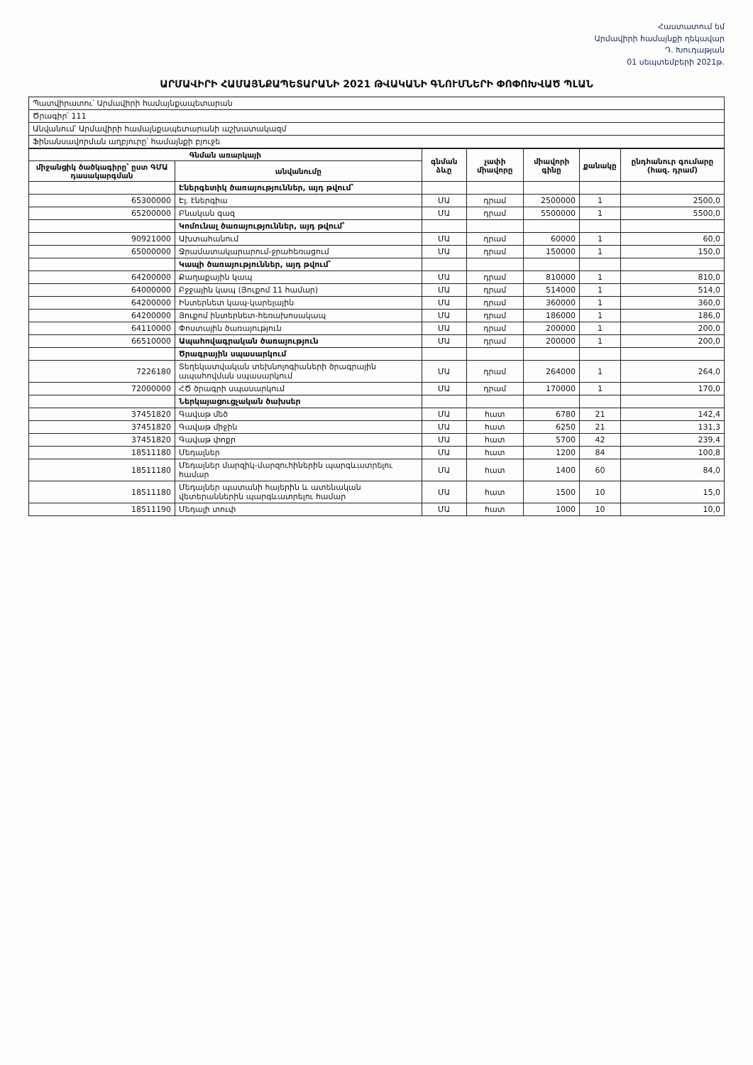Հաստատում եմ
Արմավիրի համայնքի ղեկավար
Դ. Խուդաթյան
01 սեպտեմբերի 2021թ.
ԱՐՄԱՎԻՐԻ ՀԱՄԱՅՆՔԱՊԵՏԱՐԱՆԻ 2021 ԹՎԱԿԱՆԻ ԳՆՈՒՄՆԵՐԻ ՓՈՓՈԽՎԱԾ ՊԼԱՆ
| Պատվիրատու՝ Արմավիրի համայնքապետարան |
| Ծրագիր՝ 111 |
| Անվանում՝ Արմավիրի համայնքապետարանի աշխատակազմ |
| Ֆինանսավորման աղբյուրը՝ համայնքի բյուջե |
| Գնման առարկայի | | գնման ձևը | չափի միավորը | միավորի գինը | քանակը | ընդհանուր գումարը (հազ. դրամ) |
| --- | --- | --- | --- | --- | --- | --- |
| միջանցիկ ծածկագիրը՝ ըստ ԳՄԱ դասակարգման | անվանումը | | | | | |
| | Էներգետիկ ծառայություններ, այդ թվում՝ | | | | | |
| 65300000 | Էլ. էներգիա | ՄԱ | դրամ | 2500000 | 1 | 2500,0 |
| 65200000 | Բնական գազ | ՄԱ | դրամ | 5500000 | 1 | 5500,0 |
| | Կոմունալ ծառայություններ, այդ թվում՝ | | | | | |
| 90921000 | Ախտահանում | ՄԱ | դրամ | 60000 | 1 | 60,0 |
| 65000000 | Ջրամատակարարում-ջրահեռացում | ՄԱ | դրամ | 150000 | 1 | 150,0 |
| | Կապի ծառայություններ, այդ թվում՝ | | | | | |
| 64200000 | Քաղաքային կապ | ՄԱ | դրամ | 810000 | 1 | 810,0 |
| 64000000 | Բջջային կապ (Յուքոմ 11 համար) | ՄԱ | դրամ | 514000 | 1 | 514,0 |
| 64200000 | Ինտերնետ կապ-կարելային | ՄԱ | դրամ | 360000 | 1 | 360,0 |
| 64200000 | Յուքոմ ինտերնետ-հեռախոսակապ | ՄԱ | դրամ | 186000 | 1 | 186,0 |
| 64110000 | Փոստային ծառայություն | ՄԱ | դրամ | 200000 | 1 | 200,0 |
| 66510000 | Ապահովագրական ծառայություն | ՄԱ | դրամ | 200000 | 1 | 200,0 |
| | Ծրագրային սպասարկում | | | | | |
| 7226180 | Տեղեկատվական տեխնոլոգիաների ծրագրային ապահովման սպասարկում | ՄԱ | դրամ | 264000 | 1 | 264,0 |
| 72000000 | ՀԾ ծրագրի սպասարկում | ՄԱ | դրամ | 170000 | 1 | 170,0 |
| | Ներկայացուցչական ծախսեր | | | | | |
| 37451820 | Գավաթ մեծ | ՄԱ | հատ | 6780 | 21 | 142,4 |
| 37451820 | Գավաթ միջին | ՄԱ | հատ | 6250 | 21 | 131,3 |
| 37451820 | Գավաթ փոքր | ՄԱ | հատ | 5700 | 42 | 239,4 |
| 18511180 | Մեդալներ | ՄԱ | հատ | 1200 | 84 | 100,8 |
| 18511180 | Մեդալներ մարզիկ-մարզուհիներին պարգևատրելու համար | ՄԱ | հատ | 1400 | 60 | 84,0 |
| 18511180 | Մեդալներ պատանի հայերին և ատենական վետերաններին պարգևատրելու համար | ՄԱ | հատ | 1500 | 10 | 15,0 |
| 18511190 | Մեդալի տուփ | ՄԱ | հատ | 1000 | 10 | 10,0 |